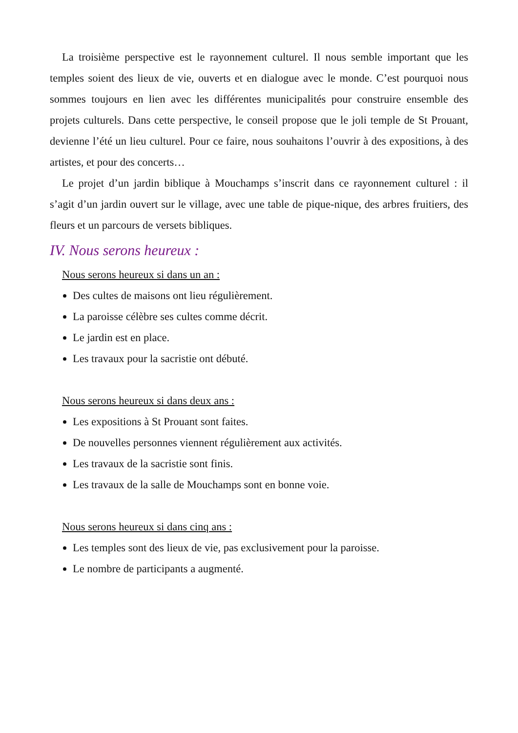La troisième perspective est le rayonnement culturel. Il nous semble important que les temples soient des lieux de vie, ouverts et en dialogue avec le monde. C’est pourquoi nous sommes toujours en lien avec les différentes municipalités pour construire ensemble des projets culturels. Dans cette perspective, le conseil propose que le joli temple de St Prouant, devienne l’été un lieu culturel. Pour ce faire, nous souhaitons l’ouvrir à des expositions, à des artistes, et pour des concerts…
Le projet d’un jardin biblique à Mouchamps s’inscrit dans ce rayonnement culturel : il s’agit d’un jardin ouvert sur le village, avec une table de pique-nique, des arbres fruitiers, des fleurs et un parcours de versets bibliques.
IV. Nous serons heureux :
Nous serons heureux si dans un an :
Des cultes de maisons ont lieu régulièrement.
La paroisse célèbre ses cultes comme décrit.
Le jardin est en place.
Les travaux pour la sacristie ont débuté.
Nous serons heureux si dans deux ans :
Les expositions à St Prouant sont faites.
De nouvelles personnes viennent régulièrement aux activités.
Les travaux de la sacristie sont finis.
Les travaux de la salle de Mouchamps sont en bonne voie.
Nous serons heureux si dans cinq ans :
Les temples sont des lieux de vie, pas exclusivement pour la paroisse.
Le nombre de participants a augmenté.